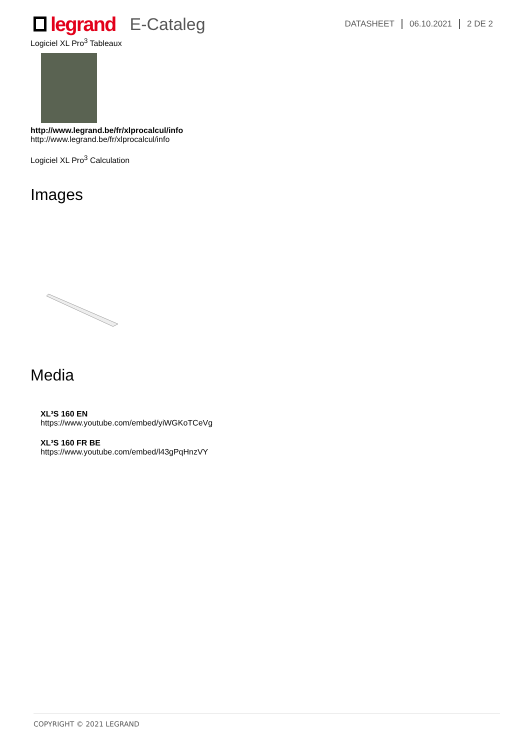legrand
E-Cataleg
DATASHEET 06.10.2021 2 DE 2
Logiciel XL Pro<sup>3</sup> Tableaux
http://www.legrand.be/fr/xlprocalcul/info
http://www.legrand.be/fr/xlprocalcul/info
Logiciel XL Pro<sup>3</sup> Calculation
Images
Media
XL³S 160 EN
https://www.youtube.com/embed/yiWGKoTCeVg
XL³S 160 FR BE
https://www.youtube.com/embed/l43gPqHnzVY
COPYRIGHT © 2021 LEGRAND